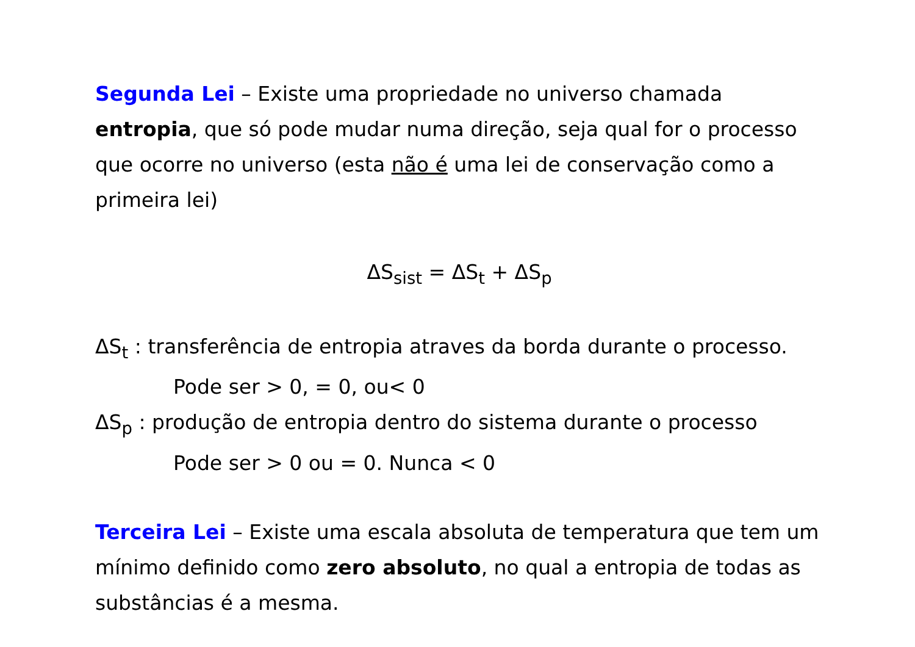Segunda Lei – Existe uma propriedade no universo chamada entropia, que só pode mudar numa direção, seja qual for o processo que ocorre no universo (esta não é uma lei de conservação como a primeira lei)
ΔS<sub>sist</sub> = ΔS<sub>t</sub> + ΔS<sub>p</sub>
ΔS<sub>t</sub> : transferência de entropia atraves da borda durante o processo.
Pode ser > 0, = 0, ou< 0
ΔS<sub>p</sub> : produção de entropia dentro do sistema durante o processo
Pode ser > 0 ou = 0. Nunca < 0
Terceira Lei – Existe uma escala absoluta de temperatura que tem um mínimo definido como zero absoluto, no qual a entropia de todas as substâncias é a mesma.